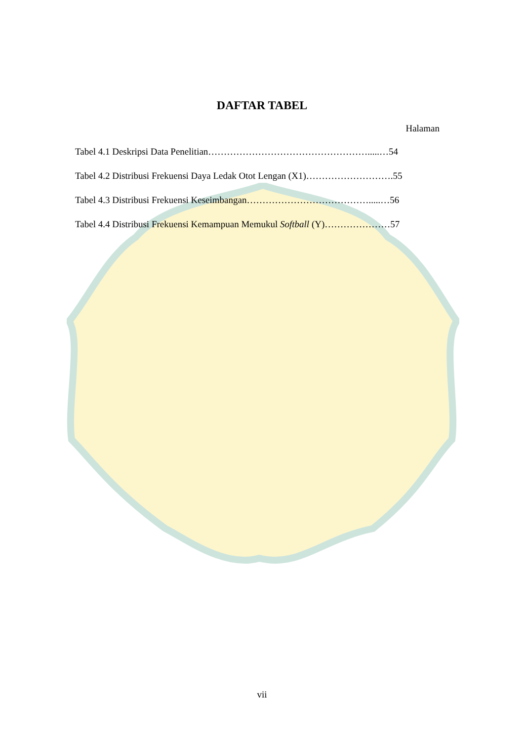DAFTAR TABEL
Halaman
Tabel 4.1 Deskripsi Data Penelitian…………………………………………….....…54
Tabel 4.2 Distribusi Frekuensi Daya Ledak Otot Lengan (X1)……………………….55
Tabel 4.3 Distribusi Frekuensi Keseimbangan………………………………….....…56
Tabel 4.4 Distribusi Frekuensi Kemampuan Memukul Softball (Y)…………………57
vii